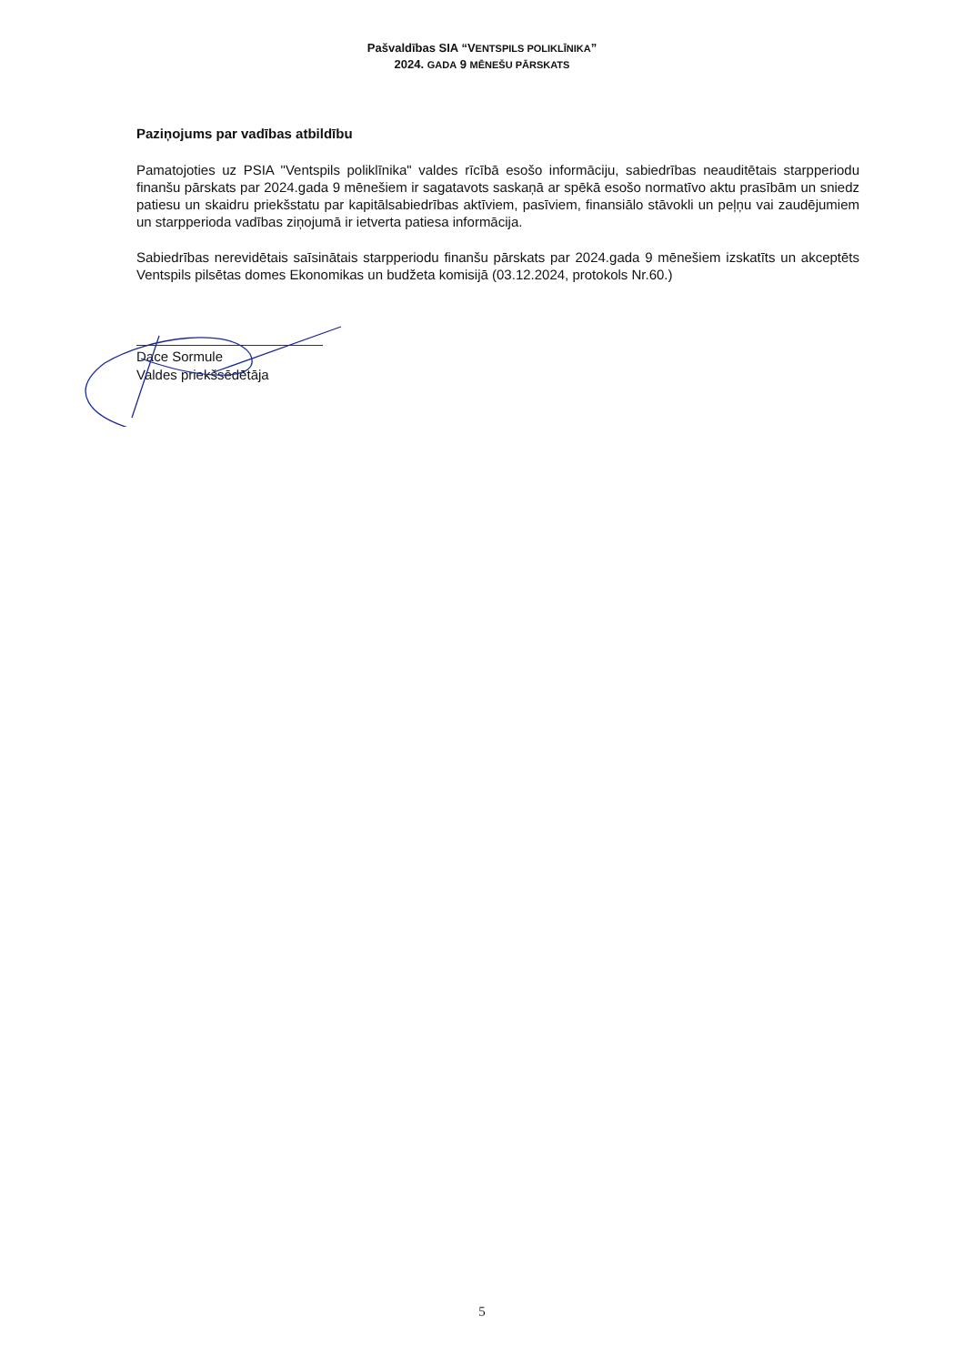Pašvaldības SIA “VENTSPILS POLIKLĪNIKA”
2024. GADA 9 MĒNEŠU PĀRSKATS
Paziņojums par vadības atbildību
Pamatojoties uz PSIA "Ventspils poliklīnika" valdes rīcībā esošo informāciju, sabiedrības neauditētais starpperiodu finanšu pārskats par 2024.gada 9 mēnešiem ir sagatavots saskaņā ar spēkā esošo normatīvo aktu prasībām un sniedz patiesu un skaidru priekšstatu par kapitālsabiedrības aktīviem, pasīviem, finansiālo stāvokli un peļņu vai zaudējumiem un starpperioda vadības ziņojumā ir ietverta patiesa informācija.
Sabiedrības nerevidētais saīsinātais starpperiodu finanšu pārskats par 2024.gada 9 mēnešiem izskatīts un akceptēts Ventspils pilsētas domes Ekonomikas un budžeta komisijā (03.12.2024, protokols Nr.60.)
Dace Sormule
Valdes priekšsēdētāja
5